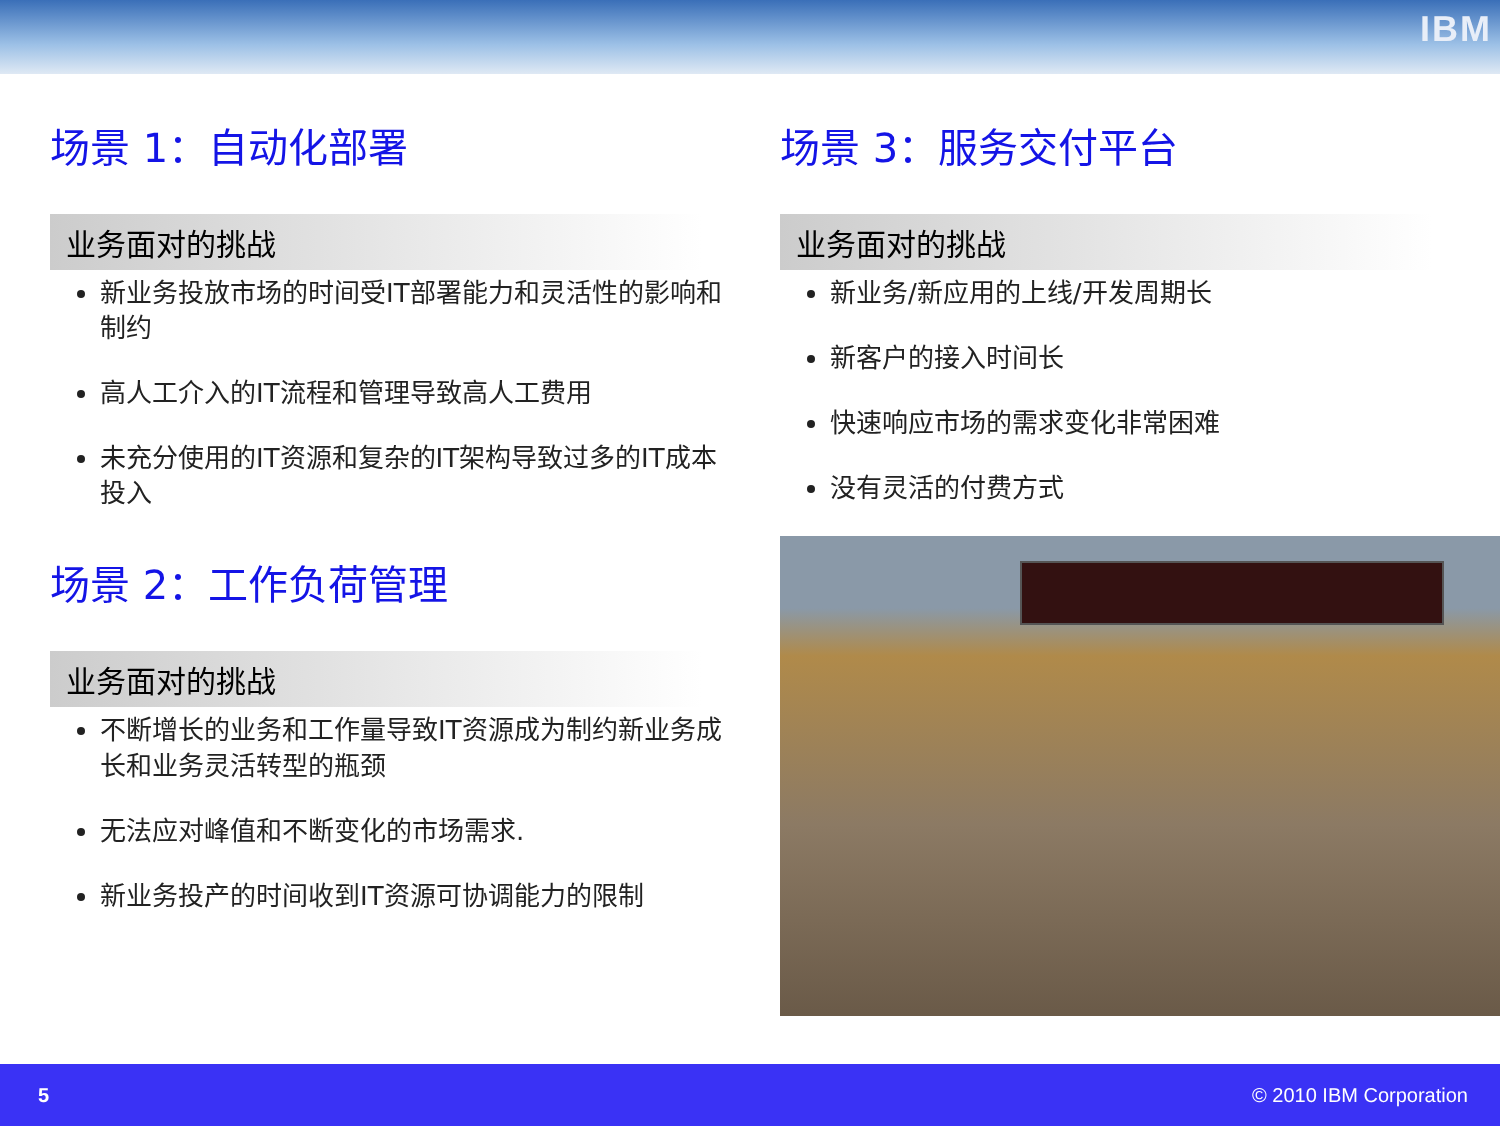IBM
场景 1：自动化部署
业务面对的挑战
新业务投放市场的时间受IT部署能力和灵活性的影响和制约
高人工介入的IT流程和管理导致高人工费用
未充分使用的IT资源和复杂的IT架构导致过多的IT成本投入
场景 2：工作负荷管理
业务面对的挑战
不断增长的业务和工作量导致IT资源成为制约新业务成长和业务灵活转型的瓶颈
无法应对峰值和不断变化的市场需求.
新业务投产的时间收到IT资源可协调能力的限制
场景 3：服务交付平台
业务面对的挑战
新业务/新应用的上线/开发周期长
新客户的接入时间长
快速响应市场的需求变化非常困难
没有灵活的付费方式
5 © 2010 IBM Corporation